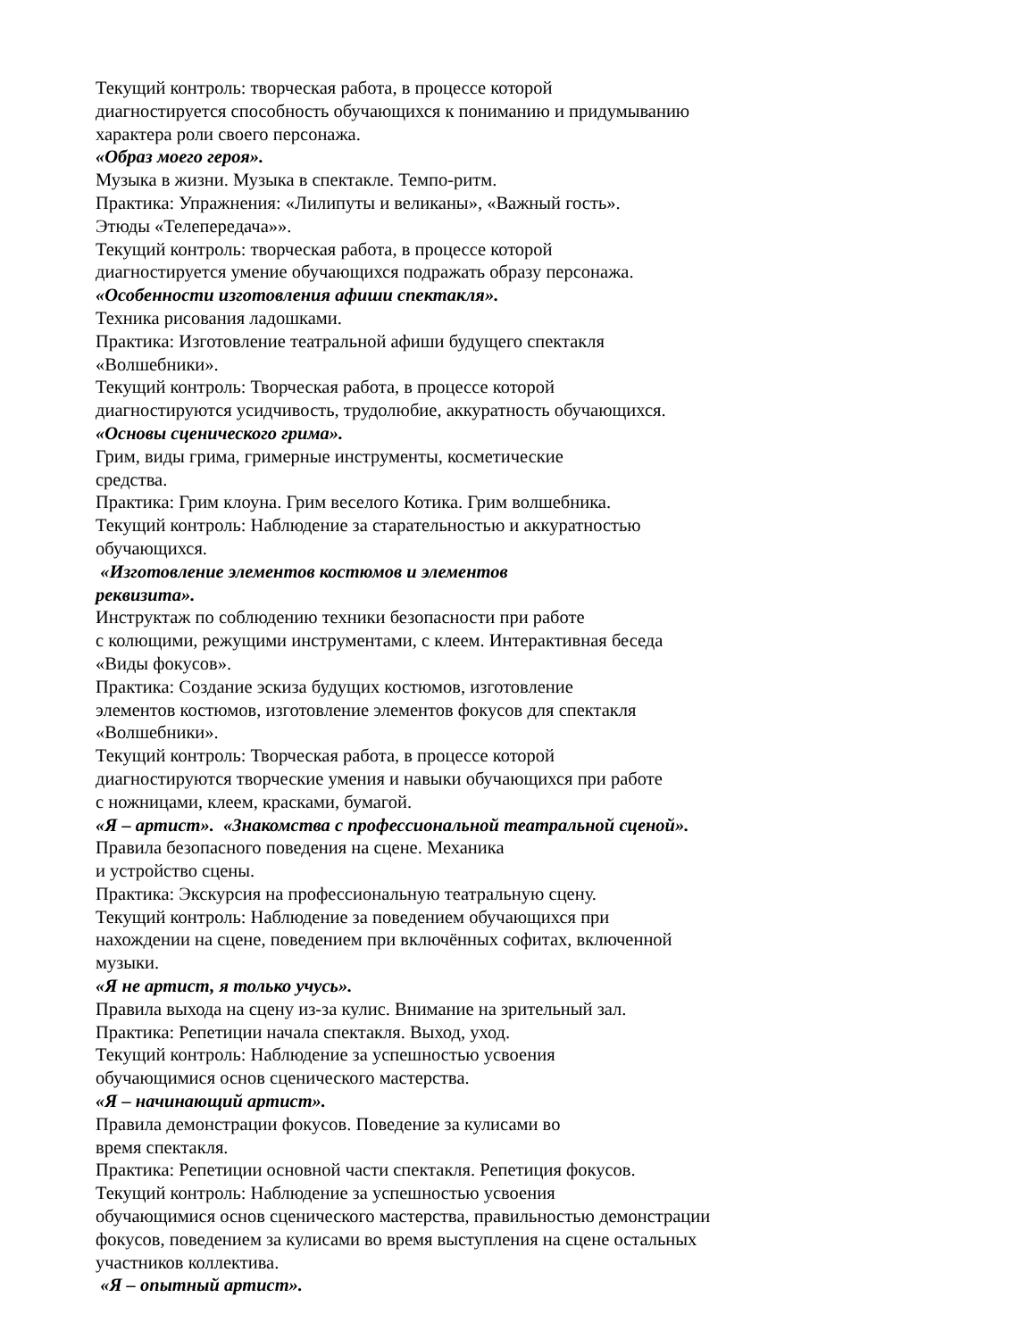Текущий контроль: творческая работа, в процессе которой
диагностируется способность обучающихся к пониманию и придумыванию
характера роли своего персонажа.
«Образ моего героя».
Музыка в жизни. Музыка в спектакле. Темпо-ритм.
Практика: Упражнения: «Лилипуты и великаны», «Важный гость».
Этюды «Телепередача»».
Текущий контроль: творческая работа, в процессе которой
диагностируется умение обучающихся подражать образу персонажа.
«Особенности изготовления афиши спектакля».
Техника рисования ладошками.
Практика: Изготовление театральной афиши будущего спектакля
«Волшебники».
Текущий контроль: Творческая работа, в процессе которой
диагностируются усидчивость, трудолюбие, аккуратность обучающихся.
«Основы сценического грима».
Грим, виды грима, гримерные инструменты, косметические
средства.
Практика: Грим клоуна. Грим веселого Котика. Грим волшебника.
Текущий контроль: Наблюдение за старательностью и аккуратностью
обучающихся.
«Изготовление элементов костюмов и элементов
реквизита».
Инструктаж по соблюдению техники безопасности при работе
с колющими, режущими инструментами, с клеем. Интерактивная беседа
«Виды фокусов».
Практика: Создание эскиза будущих костюмов, изготовление
элементов костюмов, изготовление элементов фокусов для спектакля
«Волшебники».
Текущий контроль: Творческая работа, в процессе которой
диагностируются творческие умения и навыки обучающихся при работе
с ножницами, клеем, красками, бумагой.
«Я – артист». «Знакомства с профессиональной театральной сценой».
Правила безопасного поведения на сцене. Механика
и устройство сцены.
Практика: Экскурсия на профессиональную театральную сцену.
Текущий контроль: Наблюдение за поведением обучающихся при
нахождении на сцене, поведением при включённых софитах, включенной
музыки.
«Я не артист, я только учусь».
Правила выхода на сцену из-за кулис. Внимание на зрительный зал.
Практика: Репетиции начала спектакля. Выход, уход.
Текущий контроль: Наблюдение за успешностью усвоения
обучающимися основ сценического мастерства.
«Я – начинающий артист».
Правила демонстрации фокусов. Поведение за кулисами во
время спектакля.
Практика: Репетиции основной части спектакля. Репетиция фокусов.
Текущий контроль: Наблюдение за успешностью усвоения
обучающимися основ сценического мастерства, правильностью демонстрации
фокусов, поведением за кулисами во время выступления на сцене остальных
участников коллектива.
«Я – опытный артист».